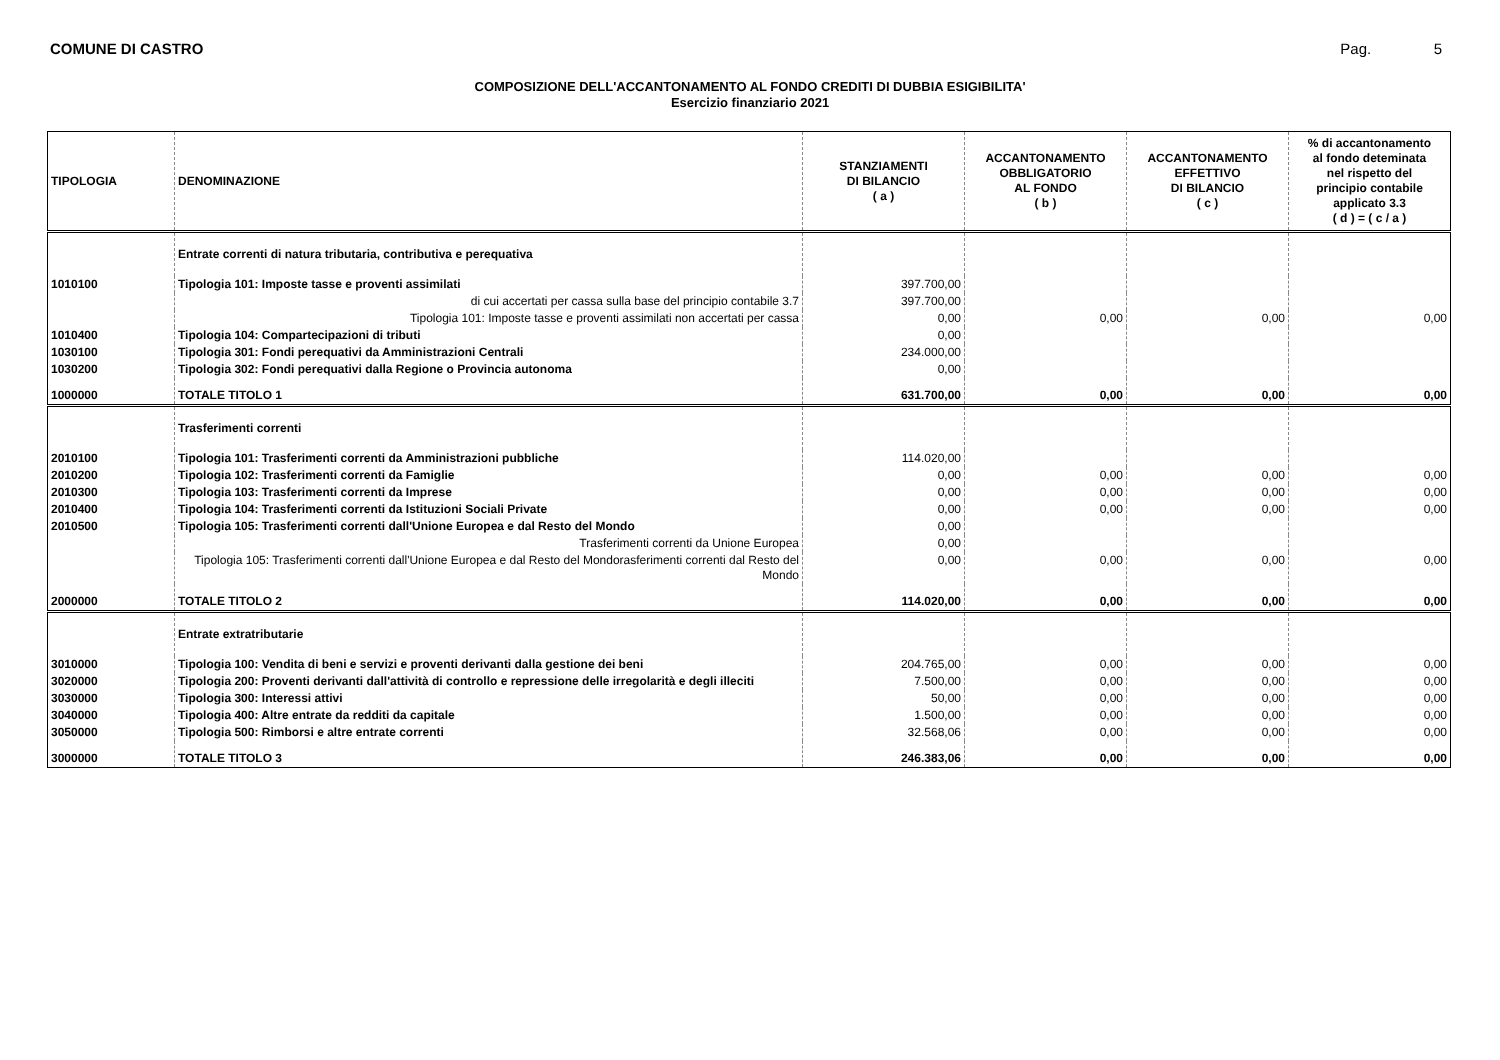COMUNE DI CASTRO Pag. 5
COMPOSIZIONE DELL'ACCANTONAMENTO AL FONDO CREDITI DI DUBBIA ESIGIBILITA'
Esercizio finanziario 2021
| TIPOLOGIA | DENOMINAZIONE | STANZIAMENTI DI BILANCIO ( a ) | ACCANTONAMENTO OBBLIGATORIO AL FONDO ( b ) | ACCANTONAMENTO EFFETTIVO DI BILANCIO ( c ) | % di accantonamento al fondo deteminata nel rispetto del principio contabile applicato 3.3 ( d ) = ( c / a ) |
| --- | --- | --- | --- | --- | --- |
| | Entrate correnti di natura tributaria, contributiva e perequativa | | | | |
| 1010100 | Tipologia 101: Imposte tasse e proventi assimilati | 397.700,00 | | | |
| | di cui accertati per cassa sulla base del principio contabile 3.7 | 397.700,00 | | | |
| | Tipologia 101: Imposte tasse e proventi assimilati non accertati per cassa | 0,00 | 0,00 | 0,00 | 0,00 |
| 1010400 | Tipologia 104: Compartecipazioni di tributi | 0,00 | | | |
| 1030100 | Tipologia 301: Fondi perequativi da Amministrazioni Centrali | 234.000,00 | | | |
| 1030200 | Tipologia 302: Fondi perequativi dalla Regione o Provincia autonoma | 0,00 | | | |
| 1000000 | TOTALE TITOLO 1 | 631.700,00 | 0,00 | 0,00 | 0,00 |
| | Trasferimenti correnti | | | | |
| 2010100 | Tipologia 101: Trasferimenti correnti da Amministrazioni pubbliche | 114.020,00 | | | |
| 2010200 | Tipologia 102: Trasferimenti correnti da Famiglie | 0,00 | 0,00 | 0,00 | 0,00 |
| 2010300 | Tipologia 103: Trasferimenti correnti da Imprese | 0,00 | 0,00 | 0,00 | 0,00 |
| 2010400 | Tipologia 104: Trasferimenti correnti da Istituzioni Sociali Private | 0,00 | 0,00 | 0,00 | 0,00 |
| 2010500 | Tipologia 105: Trasferimenti correnti dall'Unione Europea e dal Resto del Mondo | 0,00 | | | |
| | Trasferimenti correnti da Unione Europea | 0,00 | | | |
| | Tipologia 105: Trasferimenti correnti dall'Unione Europea e dal Resto del Mondorasferimenti correnti dal Resto del Mondo | 0,00 | 0,00 | 0,00 | 0,00 |
| 2000000 | TOTALE TITOLO 2 | 114.020,00 | 0,00 | 0,00 | 0,00 |
| | Entrate extratributarie | | | | |
| 3010000 | Tipologia 100: Vendita di beni e servizi e proventi derivanti dalla gestione dei beni | 204.765,00 | 0,00 | 0,00 | 0,00 |
| 3020000 | Tipologia 200: Proventi derivanti dall'attività di controllo e repressione delle irregolarità e degli illeciti | 7.500,00 | 0,00 | 0,00 | 0,00 |
| 3030000 | Tipologia 300: Interessi attivi | 50,00 | 0,00 | 0,00 | 0,00 |
| 3040000 | Tipologia 400: Altre entrate da redditi da capitale | 1.500,00 | 0,00 | 0,00 | 0,00 |
| 3050000 | Tipologia 500: Rimborsi e altre entrate correnti | 32.568,06 | 0,00 | 0,00 | 0,00 |
| 3000000 | TOTALE TITOLO 3 | 246.383,06 | 0,00 | 0,00 | 0,00 |